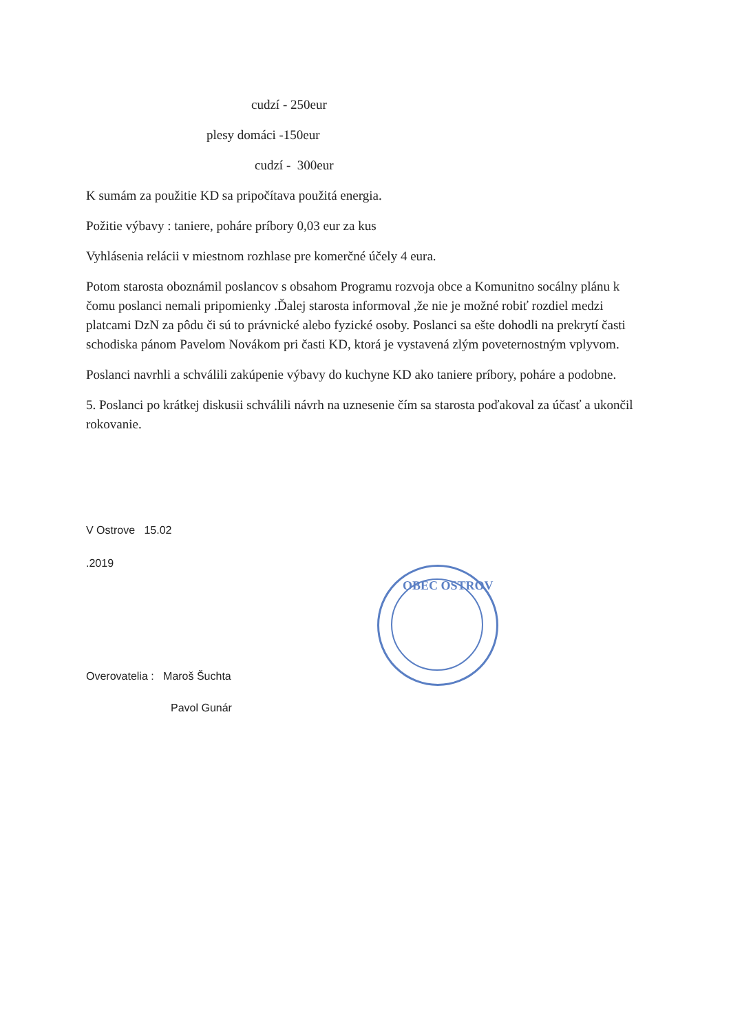cudzí - 250eur
plesy domáci -150eur
cudzí - 300eur
K sumám za použitie KD sa pripočítava použitá energia.
Požitie výbavy : taniere, poháre príbory 0,03 eur za kus
Vyhlásenia relácii v miestnom rozhlase pre komerčné účely 4 eura.
Potom starosta oboznámil poslancov s obsahom Programu rozvoja obce a Komunitno socálny plánu k čomu poslanci nemali pripomienky .Ďalej starosta informoval ,že nie je možné robiť rozdiel medzi platcami DzN za pôdu či sú to právnické alebo fyzické osoby. Poslanci sa ešte dohodli na prekrytí časti schodiska pánom Pavelom Novákom pri časti KD, ktorá je vystavená zlým poveternostným vplyvom.
Poslanci navrhli a schválili zakúpenie výbavy do kuchyne KD ako taniere príbory, poháre a podobne.
5. Poslanci po krátkej diskusii schválili návrh na uznesenie čím sa starosta poďakoval za účasť a ukončil rokovanie.
V Ostrove 15.02
.2019
Overovatelia : Maroš Šuchta
Pavol Gunár
OBEC OSTROV